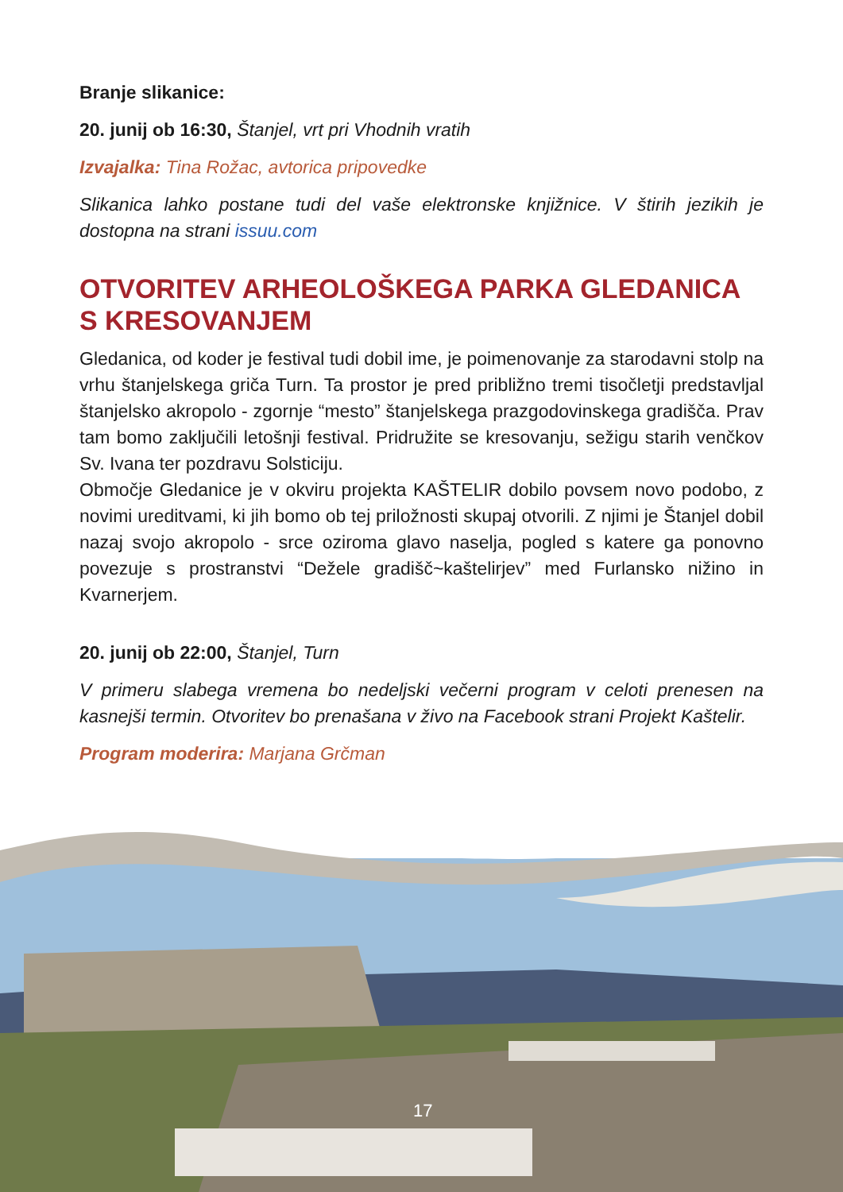Branje slikanice:
20. junij ob 16:30, Štanjel, vrt pri Vhodnih vratih
Izvajalka: Tina Rožac, avtorica pripovedke
Slikanica lahko postane tudi del vaše elektronske knjižnice. V štirih jezikih je dostopna na strani issuu.com
OTVORITEV ARHEOLOŠKEGA PARKA GLEDANICA S KRESOVANJEM
Gledanica, od koder je festival tudi dobil ime, je poimenovanje za starodavni stolp na vrhu štanjelskega griča Turn. Ta prostor je pred približno tremi tisočletji predstavljal štanjelsko akropolo - zgornje “mesto” štanjelskega prazgodovinskega gradišča. Prav tam bomo zaključili letošnji festival. Pridružite se kresovanju, sežigu starih venčkov Sv. Ivana ter pozdravu Solsticiju.
Območje Gledanice je v okviru projekta KAŠTELIR dobilo povsem novo podobo, z novimi ureditvami, ki jih bomo ob tej priložnosti skupaj otvorili. Z njimi je Štanjel dobil nazaj svojo akropolo - srce oziroma glavo naselja, pogled s katere ga ponovno povezuje s prostranstvi “Dežele gradišč~kaštelirjev” med Furlansko nižino in Kvarnerjem.
20. junij ob 22:00, Štanjel, Turn
V primeru slabega vremena bo nedeljski večerni program v celoti prenesen na kasnejši termin. Otvoritev bo prenašana v živo na Facebook strani Projekt Kaštelir.
Program moderira: Marjana Grčman
17